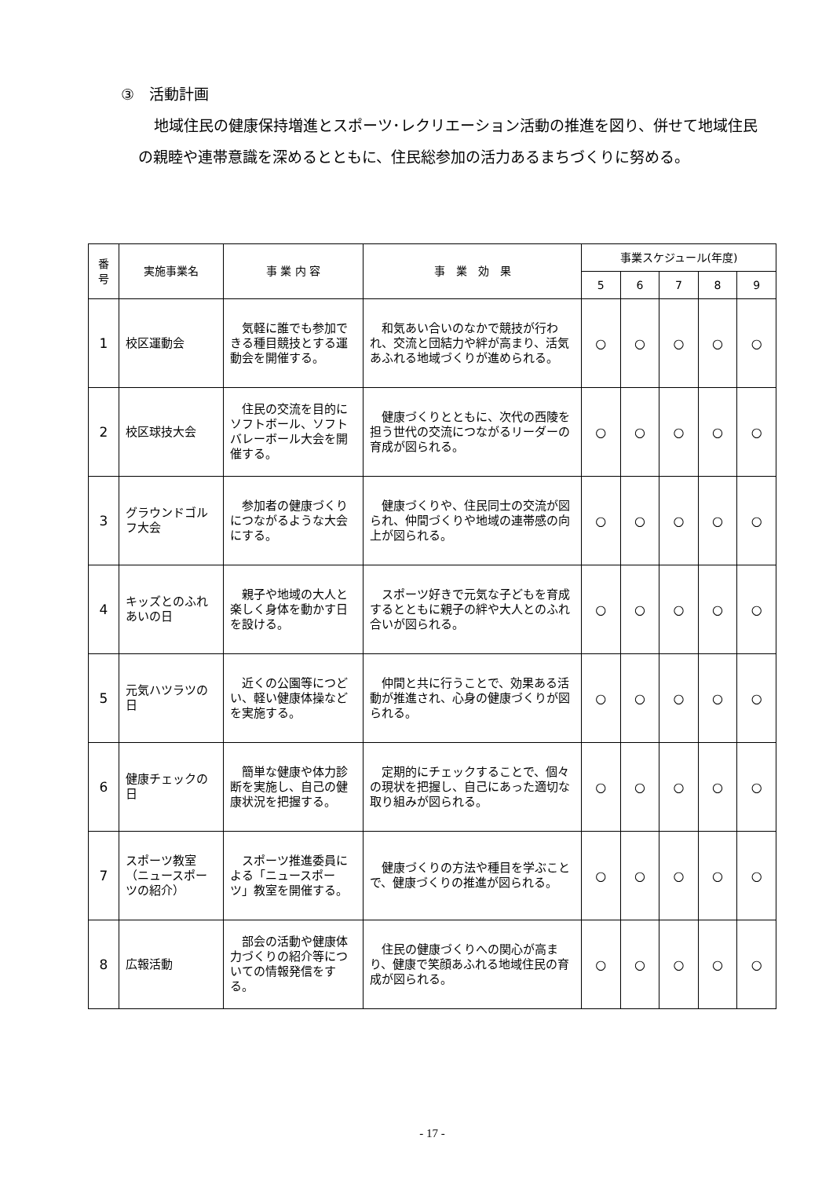③　活動計画
地域住民の健康保持増進とスポーツ･レクリエーション活動の推進を図り、併せて地域住民の親睦や連帯意識を深めるとともに、住民総参加の活力あるまちづくりに努める。
| 番 号 | 実施事業名 | 事 業 内 容 | 事 業 効 果 | 事業スケジュール(年度) | | | | |
| --- | --- | --- | --- | --- | --- | --- | --- | --- |
| | | | | 5 | 6 | 7 | 8 | 9 |
| 1 | 校区運動会 | 気軽に誰でも参加できる種目競技とする運動会を開催する。 | 和気あい合いのなかで競技が行われ、交流と団結力や絆が高まり、活気あふれる地域づくりが進められる。 | ○ | ○ | ○ | ○ | ○ |
| 2 | 校区球技大会 | 住民の交流を目的にソフトボール、ソフトバレーボール大会を開催する。 | 健康づくりとともに、次代の西陵を担う世代の交流につながるリーダーの育成が図られる。 | ○ | ○ | ○ | ○ | ○ |
| 3 | グラウンドゴルフ大会 | 参加者の健康づくりにつながるような大会にする。 | 健康づくりや、住民同士の交流が図られ、仲間づくりや地域の連帯感の向上が図られる。 | ○ | ○ | ○ | ○ | ○ |
| 4 | キッズとのふれあいの日 | 親子や地域の大人と楽しく身体を動かす日を設ける。 | スポーツ好きで元気な子どもを育成するとともに親子の絆や大人とのふれ合いが図られる。 | ○ | ○ | ○ | ○ | ○ |
| 5 | 元気ハツラツの日 | 近くの公園等につどい、軽い健康体操などを実施する。 | 仲間と共に行うことで、効果ある活動が推進され、心身の健康づくりが図られる。 | ○ | ○ | ○ | ○ | ○ |
| 6 | 健康チェックの日 | 簡単な健康や体力診断を実施し、自己の健康状況を把握する。 | 定期的にチェックすることで、個々の現状を把握し、自己にあった適切な取り組みが図られる。 | ○ | ○ | ○ | ○ | ○ |
| 7 | スポーツ教室（ニュースポーツの紹介） | スポーツ推進委員による「ニュースポーツ」教室を開催する。 | 健康づくりの方法や種目を学ぶことで、健康づくりの推進が図られる。 | ○ | ○ | ○ | ○ | ○ |
| 8 | 広報活動 | 部会の活動や健康体力づくりの紹介等についての情報発信をする。 | 住民の健康づくりへの関心が高まり、健康で笑顔あふれる地域住民の育成が図られる。 | ○ | ○ | ○ | ○ | ○ |
- 17 -